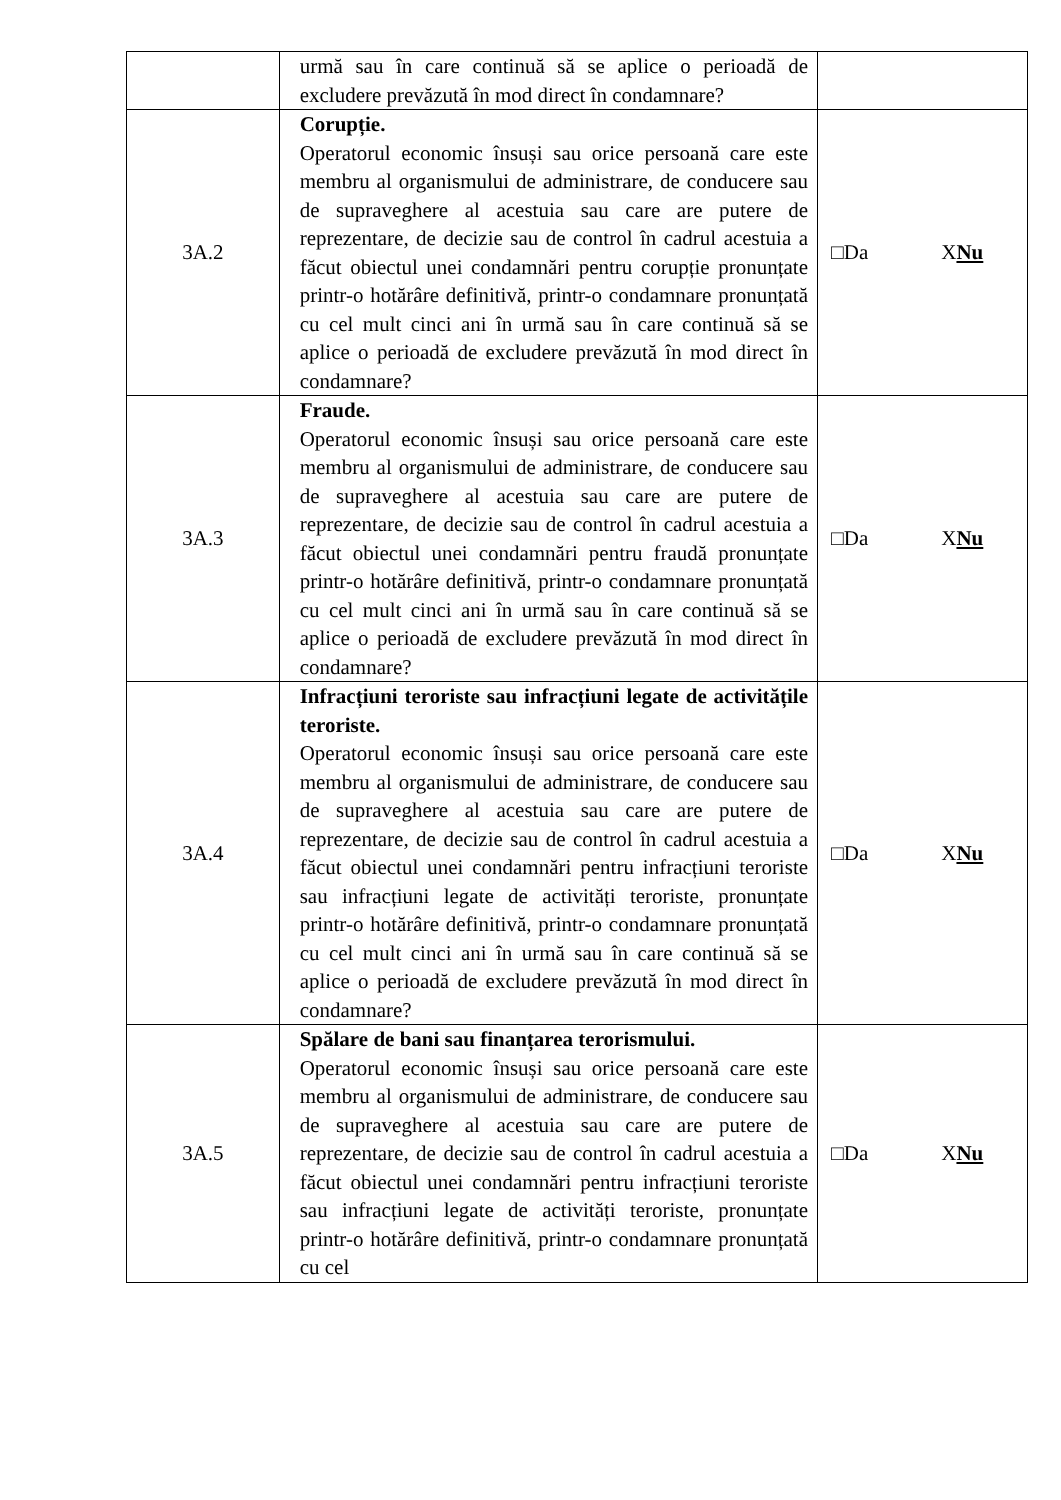| | urmă sau în care continuă să se aplice o perioadă de excludere prevăzută în mod direct în condamnare? | |
| 3A.2 | Corupție. Operatorul economic însuși sau orice persoană care este membru al organismului de administrare, de conducere sau de supraveghere al acestuia sau care are putere de reprezentare, de decizie sau de control în cadrul acestuia a făcut obiectul unei condamnări pentru corupție pronunțate printr-o hotărâre definitivă, printr-o condamnare pronunțată cu cel mult cinci ani în urmă sau în care continuă să se aplice o perioadă de excludere prevăzută în mod direct în condamnare? | □Da X Nu |
| 3A.3 | Fraude. Operatorul economic însuși sau orice persoană care este membru al organismului de administrare, de conducere sau de supraveghere al acestuia sau care are putere de reprezentare, de decizie sau de control în cadrul acestuia a făcut obiectul unei condamnări pentru fraudă pronunțate printr-o hotărâre definitivă, printr-o condamnare pronunțată cu cel mult cinci ani în urmă sau în care continuă să se aplice o perioadă de excludere prevăzută în mod direct în condamnare? | □Da X Nu |
| 3A.4 | Infracțiuni teroriste sau infracțiuni legate de activitățile teroriste. Operatorul economic însuși sau orice persoană care este membru al organismului de administrare, de conducere sau de supraveghere al acestuia sau care are putere de reprezentare, de decizie sau de control în cadrul acestuia a făcut obiectul unei condamnări pentru infracțiuni teroriste sau infracțiuni legate de activități teroriste, pronunțate printr-o hotărâre definitivă, printr-o condamnare pronunțată cu cel mult cinci ani în urmă sau în care continuă să se aplice o perioadă de excludere prevăzută în mod direct în condamnare? | □Da X Nu |
| 3A.5 | Spălare de bani sau finanțarea terorismului. Operatorul economic însuși sau orice persoană care este membru al organismului de administrare, de conducere sau de supraveghere al acestuia sau care are putere de reprezentare, de decizie sau de control în cadrul acestuia a făcut obiectul unei condamnări pentru infracțiuni teroriste sau infracțiuni legate de activități teroriste, pronunțate printr-o hotărâre definitivă, printr-o condamnare pronunțată cu cel | □Da X Nu |